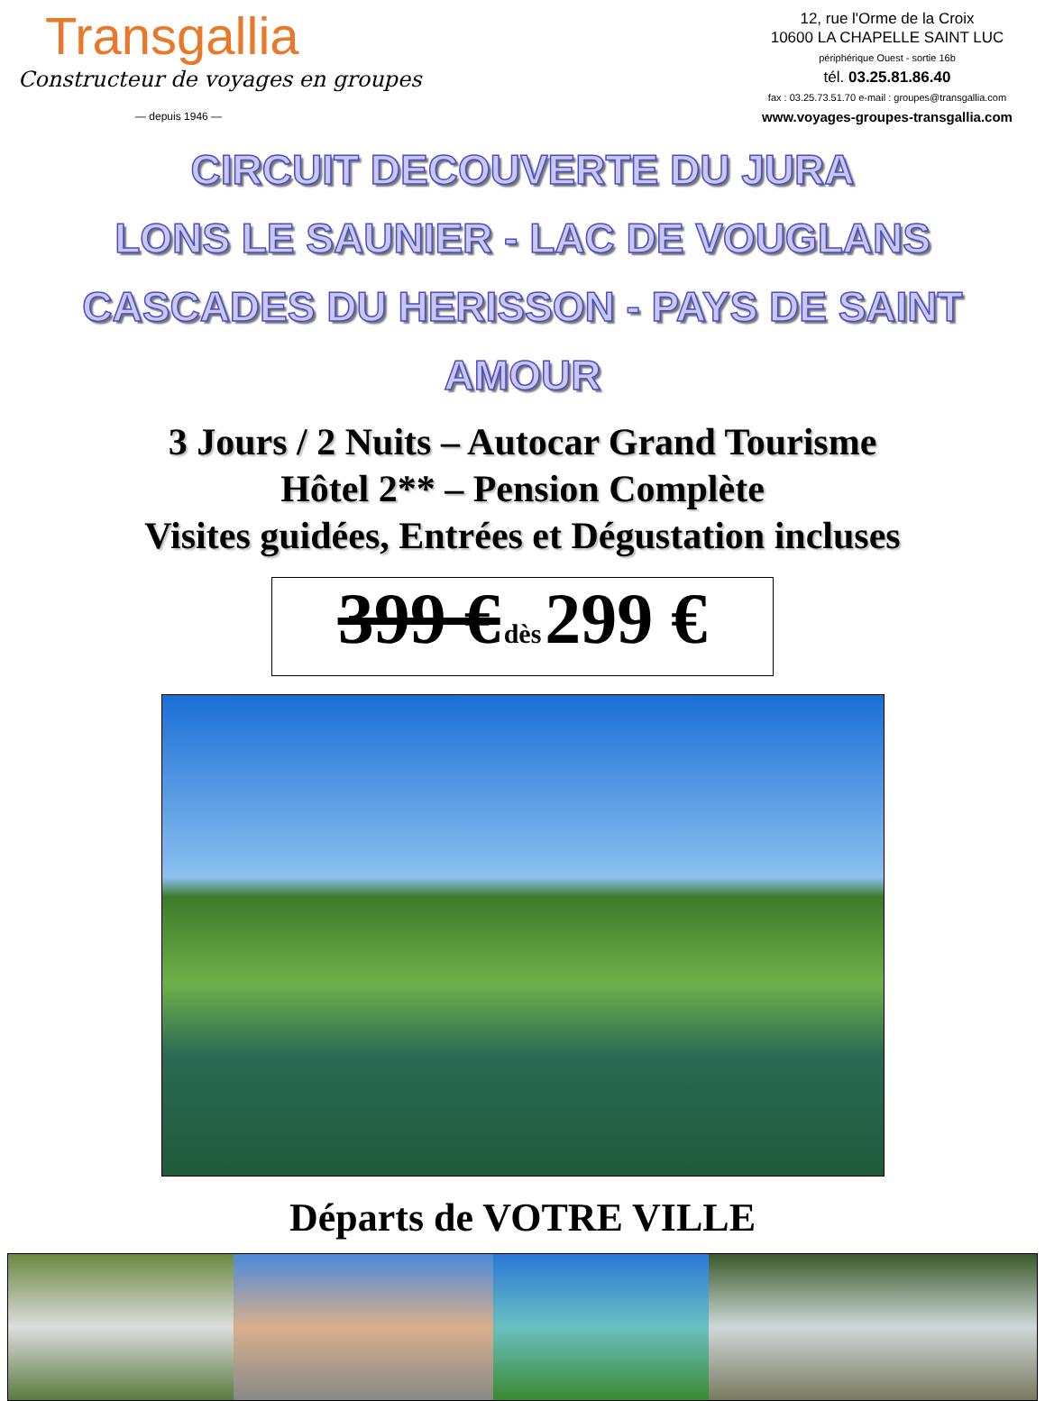Transgallia
Constructeur de voyages en groupes
— depuis 1946 —
12, rue l'Orme de la Croix
10600 LA CHAPELLE SAINT LUC
périphérique Ouest - sortie 16b
tél. 03.25.81.86.40
fax : 03.25.73.51.70 e-mail : groupes@transgallia.com
www.voyages-groupes-transgallia.com
CIRCUIT DECOUVERTE DU JURA
LONS LE SAUNIER - LAC DE VOUGLANS
CASCADES DU HERISSON - PAYS DE SAINT AMOUR
3 Jours / 2 Nuits – Autocar Grand Tourisme
Hôtel 2** – Pension Complète
Visites guidées, Entrées et Dégustation incluses
399 € dès 299 €
Départs de VOTRE VILLE